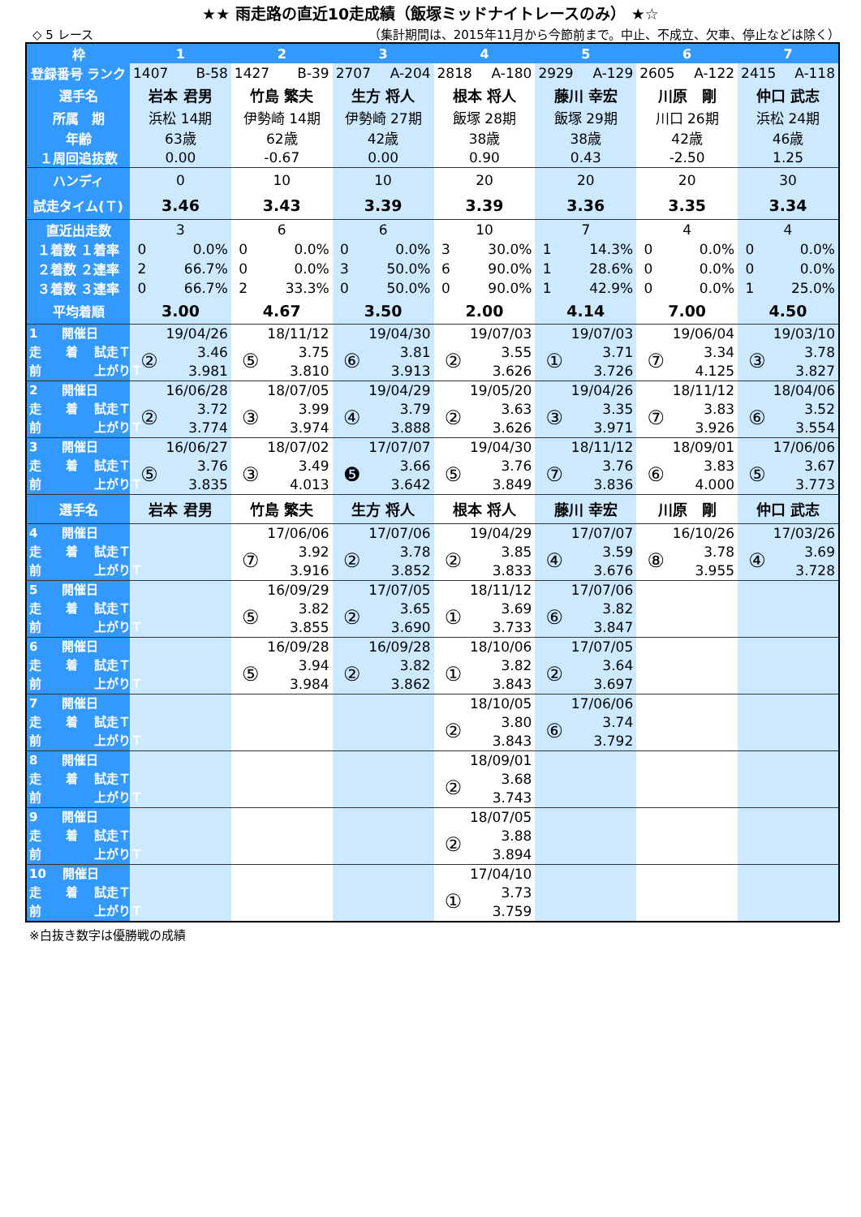★★ 雨走路の直近10走成績（飯塚ミッドナイトレースのみ） ★☆
◇ 5 レース （集計期間は、2015年11月から今節前まで。中止、不成立、欠車、停止などは除く）
| 枠 | 1 | 2 | 3 | 4 | 5 | 6 | 7 |
| --- | --- | --- | --- | --- | --- | --- | --- |
| 登録番号 ランク | 1407 B-58 | 1427 B-39 | 2707 A-204 | 2818 A-180 | 2929 A-129 | 2605 A-122 | 2415 A-118 |
| 選手名 | 岩本 君男 | 竹島 繁夫 | 生方 将人 | 根本 将人 | 藤川 幸宏 | 川原 剛 | 仲口 武志 |
| 所属 期 | 浜松 14期 | 伊勢崎 14期 | 伊勢崎 27期 | 飯塚 28期 | 飯塚 29期 | 川口 26期 | 浜松 24期 |
| 年齢 | 63歳 | 62歳 | 42歳 | 38歳 | 38歳 | 42歳 | 46歳 |
| １周回追抜数 | 0.00 | -0.67 | 0.00 | 0.90 | 0.43 | -2.50 | 1.25 |
| ハンディ | 0 | 10 | 10 | 20 | 20 | 20 | 30 |
| 試走タイム(Ｔ) | 3.46 | 3.43 | 3.39 | 3.39 | 3.36 | 3.35 | 3.34 |
| 直近出走数 | 3 | 6 | 6 | 10 | 7 | 4 | 4 |
| １着数 １着率 | 0 0.0% | 0 0.0% | 0 0.0% | 3 30.0% | 1 14.3% | 0 0.0% | 0 0.0% |
| ２着数 ２連率 | 2 66.7% | 0 0.0% | 3 50.0% | 6 90.0% | 1 28.6% | 0 0.0% | 0 0.0% |
| ３着数 ３連率 | 0 66.7% | 2 33.3% | 0 50.0% | 0 90.0% | 1 42.9% | 0 0.0% | 1 25.0% |
| 平均着順 | 3.00 | 4.67 | 3.50 | 2.00 | 4.14 | 7.00 | 4.50 |
| 1 開催日 走 着 試走Ｔ 前 上がりＴ | 19/04/26 ② 3.46 3.981 | 18/11/12 ⑤ 3.75 3.810 | 19/04/30 ⑥ 3.81 3.913 | 19/07/03 ② 3.55 3.626 | 19/07/03 ① 3.71 3.726 | 19/06/04 ⑦ 3.34 4.125 | 19/03/10 ③ 3.78 3.827 |
| 2 開催日 走 着 試走Ｔ 前 上がりＴ | 16/06/28 ② 3.72 3.774 | 18/07/05 ③ 3.99 3.974 | 19/04/29 ④ 3.79 3.888 | 19/05/20 ② 3.63 3.626 | 19/04/26 ③ 3.35 3.971 | 18/11/12 ⑦ 3.83 3.926 | 18/04/06 ⑥ 3.52 3.554 |
| 3 開催日 走 着 試走Ｔ 前 上がりＴ | 16/06/27 ⑤ 3.76 3.835 | 18/07/02 ③ 3.49 4.013 | 17/07/07 ❺ 3.66 3.642 | 19/04/30 ⑤ 3.76 3.849 | 18/11/12 ⑦ 3.76 3.836 | 18/09/01 ⑥ 3.83 4.000 | 17/06/06 ⑤ 3.67 3.773 |
| 選手名 | 岩本 君男 | 竹島 繁夫 | 生方 将人 | 根本 将人 | 藤川 幸宏 | 川原 剛 | 仲口 武志 |
| 4 開催日 走 着 試走Ｔ 前 上がりＴ | | 17/06/06 ⑦ 3.92 3.916 | 17/07/06 ② 3.78 3.852 | 19/04/29 ② 3.85 3.833 | 17/07/07 ④ 3.59 3.676 | 16/10/26 ⑧ 3.78 3.955 | 17/03/26 ④ 3.69 3.728 |
| 5 開催日 走 着 試走Ｔ 前 上がりＴ | | 16/09/29 ⑤ 3.82 3.855 | 17/07/05 ② 3.65 3.690 | 18/11/12 ① 3.69 3.733 | 17/07/06 ⑥ 3.82 3.847 | | |
| 6 開催日 走 着 試走Ｔ 前 上がりＴ | | 16/09/28 ⑤ 3.94 3.984 | 16/09/28 ② 3.82 3.862 | 18/10/06 ① 3.82 3.843 | 17/07/05 ② 3.64 3.697 | | |
| 7 開催日 走 着 試走Ｔ 前 上がりＴ | | | | 18/10/05 ② 3.80 3.843 | 17/06/06 ⑥ 3.74 3.792 | | |
| 8 開催日 走 着 試走Ｔ 前 上がりＴ | | | | 18/09/01 ② 3.68 3.743 | | | |
| 9 開催日 走 着 試走Ｔ 前 上がりＴ | | | | 18/07/05 ② 3.88 3.894 | | | |
| 10 開催日 走 着 試走Ｔ 前 上がりＴ | | | | 17/04/10 ① 3.73 3.759 | | | |
※白抜き数字は優勝戦の成績